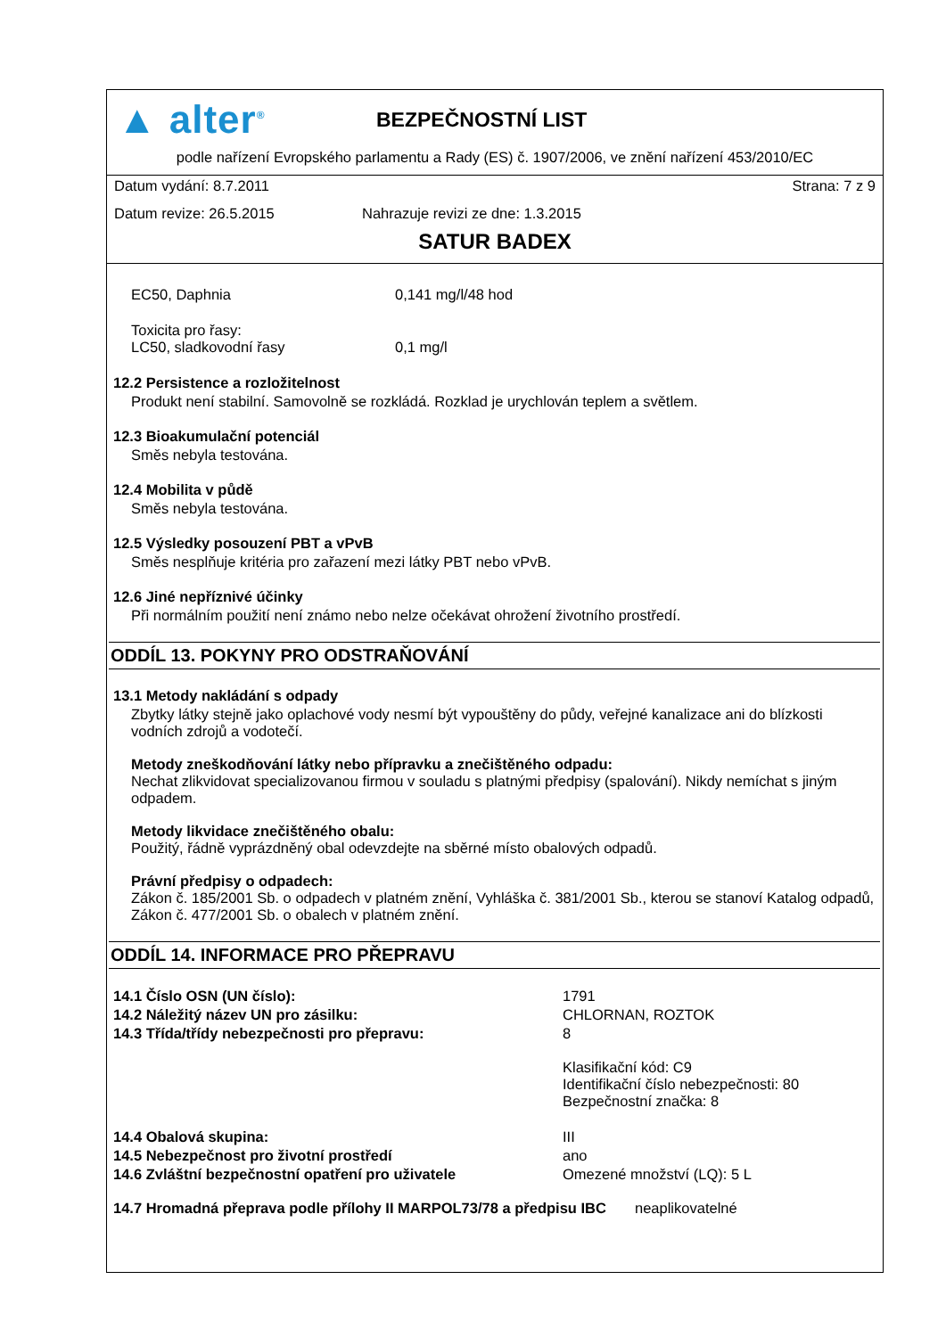▲ alter<sup>®</sup>
BEZPEČNOSTNÍ LIST
podle nařízení Evropského parlamentu a Rady (ES) č. 1907/2006, ve znění nařízení 453/2010/EC
Datum vydání: 8.7.2011 Strana: 7 z 9
Datum revize: 26.5.2015 Nahrazuje revizi ze dne: 1.3.2015
SATUR BADEX
| EC50, Daphnia | 0,141 mg/l/48 hod |
| Toxicita pro řasy: LC50, sladkovodní řasy | 0,1 mg/l |
12.2 Persistence a rozložitelnost
Produkt není stabilní. Samovolně se rozkládá. Rozklad je urychlován teplem a světlem.
12.3 Bioakumulační potenciál
Směs nebyla testována.
12.4 Mobilita v půdě
Směs nebyla testována.
12.5 Výsledky posouzení PBT a vPvB
Směs nesplňuje kritéria pro zařazení mezi látky PBT nebo vPvB.
12.6 Jiné nepříznivé účinky
Při normálním použití není známo nebo nelze očekávat ohrožení životního prostředí.
ODDÍL 13. POKYNY PRO ODSTRAŇOVÁNÍ
13.1 Metody nakládání s odpady
Zbytky látky stejně jako oplachové vody nesmí být vypouštěny do půdy, veřejné kanalizace ani do blízkosti vodních zdrojů a vodotečí.
Metody zneškodňování látky nebo přípravku a znečištěného odpadu:
Nechat zlikvidovat specializovanou firmou v souladu s platnými předpisy (spalování). Nikdy nemíchat s jiným odpadem.
Metody likvidace znečištěného obalu:
Použitý, řádně vyprázdněný obal odevzdejte na sběrné místo obalových odpadů.
Právní předpisy o odpadech:
Zákon č. 185/2001 Sb. o odpadech v platném znění, Vyhláška č. 381/2001 Sb., kterou se stanoví Katalog odpadů, Zákon č. 477/2001 Sb. o obalech v platném znění.
ODDÍL 14. INFORMACE PRO PŘEPRAVU
| 14.1 Číslo OSN (UN číslo): | 1791 |
| 14.2 Náležitý název UN pro zásilku: | CHLORNAN, ROZTOK |
| 14.3 Třída/třídy nebezpečnosti pro přepravu: | 8 Klasifikační kód: C9 Identifikační číslo nebezpečnosti: 80 Bezpečnostní značka: 8 |
| 14.4 Obalová skupina: | III |
| 14.5 Nebezpečnost pro životní prostředí | ano |
| 14.6 Zvláštní bezpečnostní opatření pro uživatele | Omezené množství (LQ): 5 L |
14.7 Hromadná přeprava podle přílohy II MARPOL73/78 a předpisu IBC neaplikovatelné